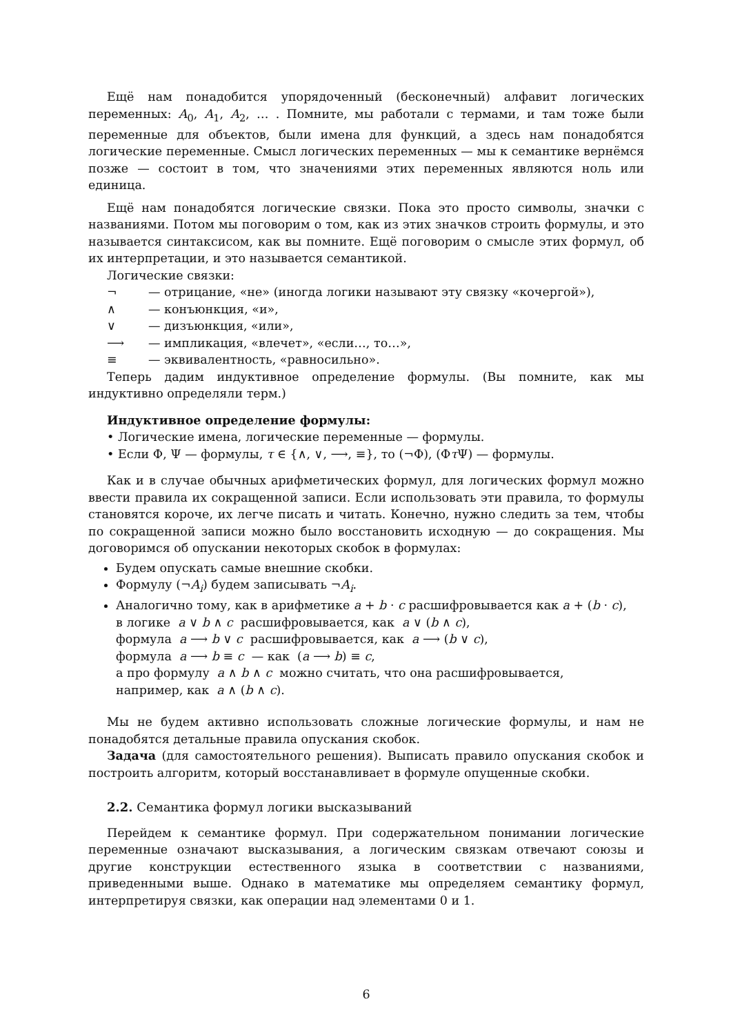Ещё нам понадобится упорядоченный (бесконечный) алфавит логических переменных: A<sub>0</sub>, A<sub>1</sub>, A<sub>2</sub>, … . Помните, мы работали с термами, и там тоже были переменные для объектов, были имена для функций, а здесь нам понадобятся логические переменные. Смысл логических переменных — мы к семантике вернёмся позже — состоит в том, что значениями этих переменных являются ноль или единица.
Ещё нам понадобятся логические связки. Пока это просто символы, значки с названиями. Потом мы поговорим о том, как из этих значков строить формулы, и это называется синтаксисом, как вы помните. Ещё поговорим о смысле этих формул, об их интерпретации, и это называется семантикой.
Логические связки:
¬
— отрицание, «не» (иногда логики называют эту связку «кочергой»),
∧
— конъюнкция, «и»,
∨
— дизъюнкция, «или»,
⟶
— импликация, «влечет», «если…, то…»,
≡
— эквивалентность, «равносильно».
Теперь дадим индуктивное определение формулы. (Вы помните, как мы индуктивно определяли терм.)
Индуктивное определение формулы:
• Логические имена, логические переменные — формулы.
• Если Φ, Ψ — формулы, τ ∈ {∧, ∨, ⟶, ≡}, то (¬Φ), (Φτ Ψ) — формулы.
Как и в случае обычных арифметических формул, для логических формул можно ввести правила их сокращенной записи. Если использовать эти правила, то формулы становятся короче, их легче писать и читать. Конечно, нужно следить за тем, чтобы по сокращенной записи можно было восстановить исходную — до сокращения. Мы договоримся об опускании некоторых скобок в формулах:
Будем опускать самые внешние скобки.
Формулу (¬A<sub>i</sub>) будем записывать ¬A<sub>i</sub>.
Аналогично тому, как в арифметике a + b · c расшифровывается как a + (b · c),
в логике a ∨ b ∧ c расшифровывается, как a ∨ (b ∧ c),
формула a ⟶ b ∨ c расшифровывается, как a ⟶ (b ∨ c),
формула a ⟶ b ≡ c — как (a ⟶ b) ≡ c,
а про формулу a ∧ b ∧ c можно считать, что она расшифровывается,
например, как a ∧ (b ∧ c).
Мы не будем активно использовать сложные логические формулы, и нам не понадобятся детальные правила опускания скобок.
Задача (для самостоятельного решения). Выписать правило опускания скобок и построить алгоритм, который восстанавливает в формуле опущенные скобки.
2.2. Семантика формул логики высказываний
Перейдем к семантике формул. При содержательном понимании логические переменные означают высказывания, а логическим связкам отвечают союзы и другие конструкции естественного языка в соответствии с названиями, приведенными выше. Однако в математике мы определяем семантику формул, интерпретируя связки, как операции над элементами 0 и 1.
6